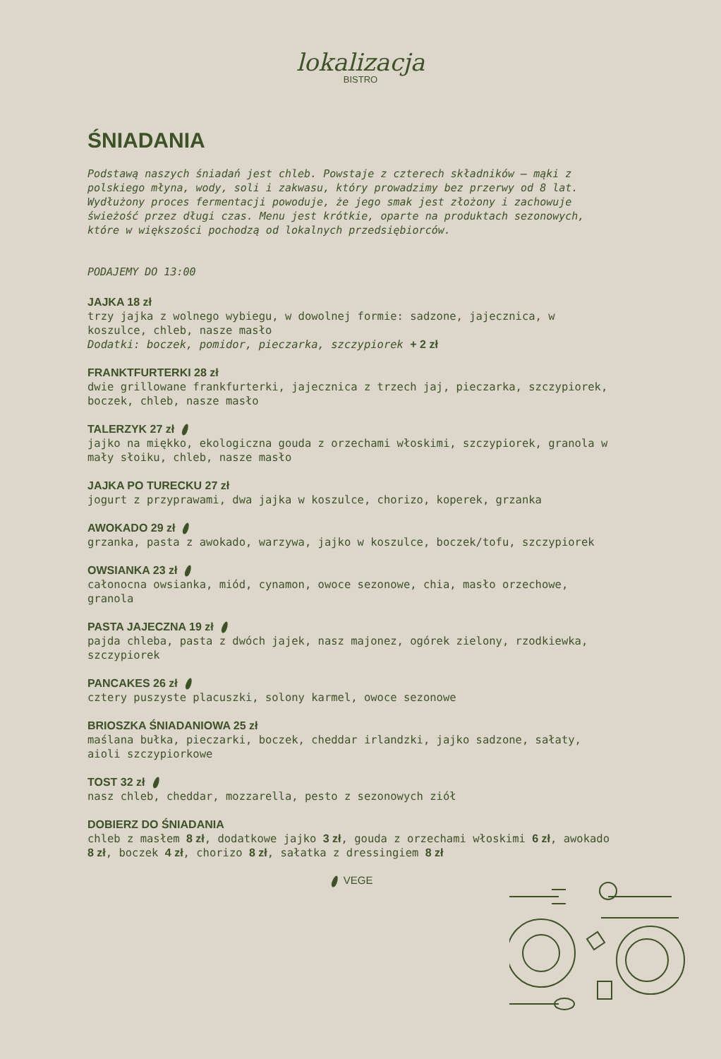lokalizacja
BISTRO
ŚNIADANIA
Podstawą naszych śniadań jest chleb. Powstaje z czterech składników – mąki z polskiego młyna, wody, soli i zakwasu, który prowadzimy bez przerwy od 8 lat. Wydłużony proces fermentacji powoduje, że jego smak jest złożony i zachowuje świeżość przez długi czas. Menu jest krótkie, oparte na produktach sezonowych, które w większości pochodzą od lokalnych przedsiębiorców.
PODAJEMY DO 13:00
JAJKA 18 zł
trzy jajka z wolnego wybiegu, w dowolnej formie: sadzone, jajecznica, w koszulce, chleb, nasze masło
Dodatki: boczek, pomidor, pieczarka, szczypiorek + 2 zł
FRANKTFURTERKI 28 zł
dwie grillowane frankfurterki, jajecznica z trzech jaj, pieczarka, szczypiorek, boczek, chleb, nasze masło
TALERZYK 27 zł
jajko na miękko, ekologiczna gouda z orzechami włoskimi, szczypiorek, granola w mały słoiku, chleb, nasze masło
JAJKA PO TURECKU 27 zł
jogurt z przyprawami, dwa jajka w koszulce, chorizo, koperek, grzanka
AWOKADO 29 zł
grzanka, pasta z awokado, warzywa, jajko w koszulce, boczek/tofu, szczypiorek
OWSIANKA 23 zł
całonocna owsianka, miód, cynamon, owoce sezonowe, chia, masło orzechowe, granola
PASTA JAJECZNA 19 zł
pajda chleba, pasta z dwóch jajek, nasz majonez, ogórek zielony, rzodkiewka, szczypiorek
PANCAKES 26 zł
cztery puszyste placuszki, solony karmel, owoce sezonowe
BRIOSZKA ŚNIADANIOWA 25 zł
maślana bułka, pieczarki, boczek, cheddar irlandzki, jajko sadzone, sałaty, aioli szczypiorkowe
TOST 32 zł
nasz chleb, cheddar, mozzarella, pesto z sezonowych ziół
DOBIERZ DO ŚNIADANIA
chleb z masłem 8 zł, dodatkowe jajko 3 zł, gouda z orzechami włoskimi 6 zł, awokado 8 zł, boczek 4 zł, chorizo 8 zł, sałatka z dressingiem 8 zł
VEGE